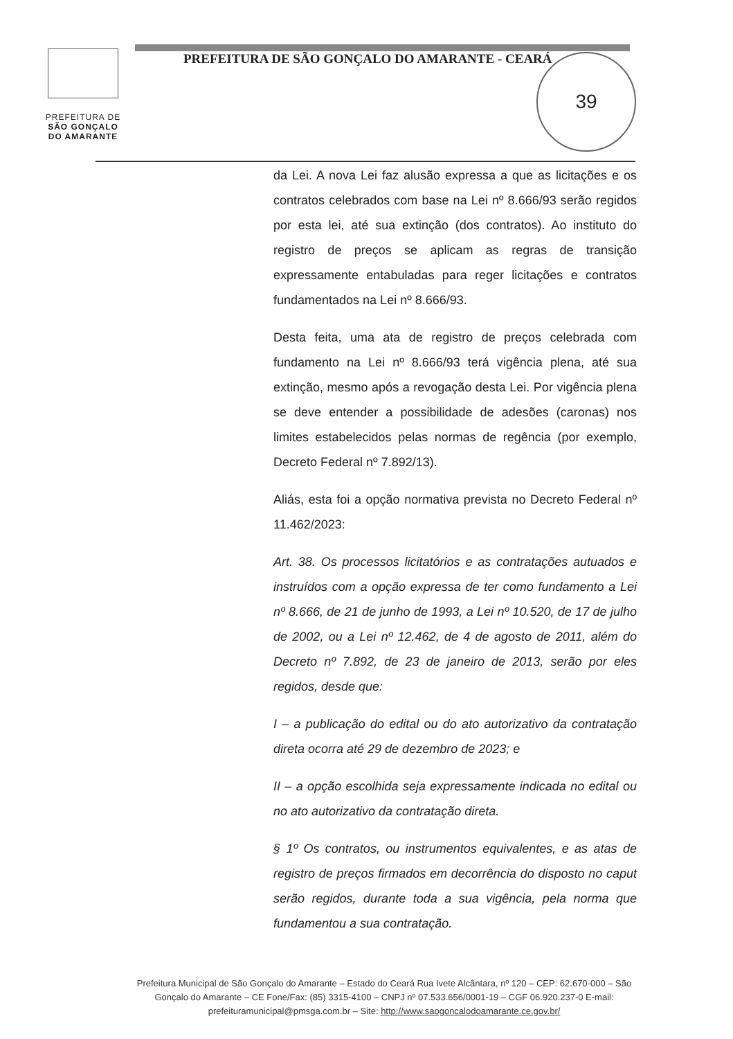PREFEITURA DE
SÃO GONÇALO
DO AMARANTE
PREFEITURA DE SÃO GONÇALO DO AMARANTE - CEARÁ
39
da Lei. A nova Lei faz alusão expressa a que as licitações e os contratos celebrados com base na Lei nº 8.666/93 serão regidos por esta lei, até sua extinção (dos contratos). Ao instituto do registro de preços se aplicam as regras de transição expressamente entabuladas para reger licitações e contratos fundamentados na Lei nº 8.666/93.
Desta feita, uma ata de registro de preços celebrada com fundamento na Lei nº 8.666/93 terá vigência plena, até sua extinção, mesmo após a revogação desta Lei. Por vigência plena se deve entender a possibilidade de adesões (caronas) nos limites estabelecidos pelas normas de regência (por exemplo, Decreto Federal nº 7.892/13).
Aliás, esta foi a opção normativa prevista no Decreto Federal nº 11.462/2023:
Art. 38. Os processos licitatórios e as contratações autuados e instruídos com a opção expressa de ter como fundamento a Lei nº 8.666, de 21 de junho de 1993, a Lei nº 10.520, de 17 de julho de 2002, ou a Lei nº 12.462, de 4 de agosto de 2011, além do Decreto nº 7.892, de 23 de janeiro de 2013, serão por eles regidos, desde que:
I – a publicação do edital ou do ato autorizativo da contratação direta ocorra até 29 de dezembro de 2023; e
II – a opção escolhida seja expressamente indicada no edital ou no ato autorizativo da contratação direta.
§ 1º Os contratos, ou instrumentos equivalentes, e as atas de registro de preços firmados em decorrência do disposto no caput serão regidos, durante toda a sua vigência, pela norma que fundamentou a sua contratação.
Prefeitura Municipal de São Gonçalo do Amarante – Estado do Ceará Rua Ivete Alcântara, nº 120 – CEP: 62.670-000 – São Gonçalo do Amarante – CE Fone/Fax: (85) 3315-4100 – CNPJ nº 07.533.656/0001-19 – CGF 06.920.237-0 E-mail: prefeituramunicipal@pmsga.com.br – Site: http://www.saogoncalodoamarante.ce.gov.br/